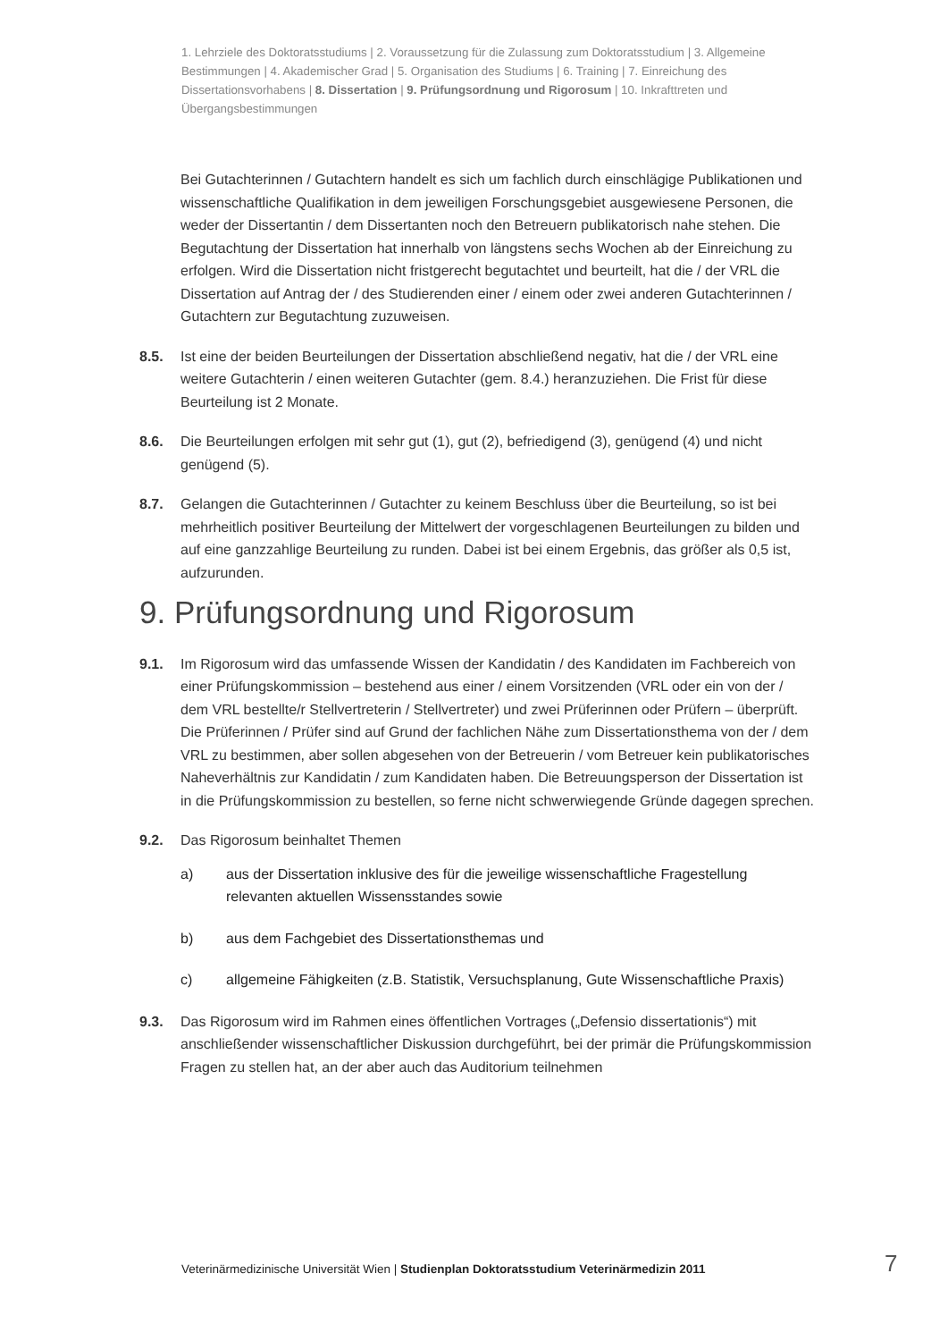1. Lehrziele des Doktoratsstudiums | 2. Voraussetzung für die Zulassung zum Doktoratsstudium | 3. Allgemeine Bestimmungen | 4. Akademischer Grad | 5. Organisation des Studiums | 6. Training | 7. Einreichung des Dissertationsvorhabens | 8. Dissertation | 9. Prüfungsordnung und Rigorosum | 10. Inkrafttreten und Übergangsbestimmungen
Bei Gutachterinnen / Gutachtern handelt es sich um fachlich durch einschlägige Publikationen und wissenschaftliche Qualifikation in dem jeweiligen Forschungsgebiet ausgewiesene Personen, die weder der Dissertantin / dem Dissertanten noch den Betreuern publikatorisch nahe stehen. Die Begutachtung der Dissertation hat innerhalb von längstens sechs Wochen ab der Einreichung zu erfolgen. Wird die Dissertation nicht fristgerecht begutachtet und beurteilt, hat die / der VRL die Dissertation auf Antrag der / des Studierenden einer / einem oder zwei anderen Gutachterinnen / Gutachtern zur Begutachtung zuzuweisen.
8.5. Ist eine der beiden Beurteilungen der Dissertation abschließend negativ, hat die / der VRL eine weitere Gutachterin / einen weiteren Gutachter (gem. 8.4.) heranzuziehen. Die Frist für diese Beurteilung ist 2 Monate.
8.6. Die Beurteilungen erfolgen mit sehr gut (1), gut (2), befriedigend (3), genügend (4) und nicht genügend (5).
8.7. Gelangen die Gutachterinnen / Gutachter zu keinem Beschluss über die Beurteilung, so ist bei mehrheitlich positiver Beurteilung der Mittelwert der vorgeschlagenen Beurteilungen zu bilden und auf eine ganzzahlige Beurteilung zu runden. Dabei ist bei einem Ergebnis, das größer als 0,5 ist, aufzurunden.
9. Prüfungsordnung und Rigorosum
9.1. Im Rigorosum wird das umfassende Wissen der Kandidatin / des Kandidaten im Fachbereich von einer Prüfungskommission – bestehend aus einer / einem Vorsitzenden (VRL oder ein von der / dem VRL bestellte/r Stellvertreterin / Stellvertreter) und zwei Prüferinnen oder Prüfern – überprüft. Die Prüferinnen / Prüfer sind auf Grund der fachlichen Nähe zum Dissertationsthema von der / dem VRL zu bestimmen, aber sollen abgesehen von der Betreuerin / vom Betreuer kein publikatorisches Naheverhältnis zur Kandidatin / zum Kandidaten haben. Die Betreuungsperson der Dissertation ist in die Prüfungskommission zu bestellen, so ferne nicht schwerwiegende Gründe dagegen sprechen.
9.2. Das Rigorosum beinhaltet Themen
a) aus der Dissertation inklusive des für die jeweilige wissenschaftliche Fragestellung relevanten aktuellen Wissensstandes sowie
b) aus dem Fachgebiet des Dissertationsthemas und
c) allgemeine Fähigkeiten (z.B. Statistik, Versuchsplanung, Gute Wissenschaftliche Praxis)
9.3. Das Rigorosum wird im Rahmen eines öffentlichen Vortrages („Defensio dissertationis“) mit anschließender wissenschaftlicher Diskussion durchgeführt, bei der primär die Prüfungskommission Fragen zu stellen hat, an der aber auch das Auditorium teilnehmen
Veterinärmedizinische Universität Wien | Studienplan Doktoratsstudium Veterinärmedizin 2011
7